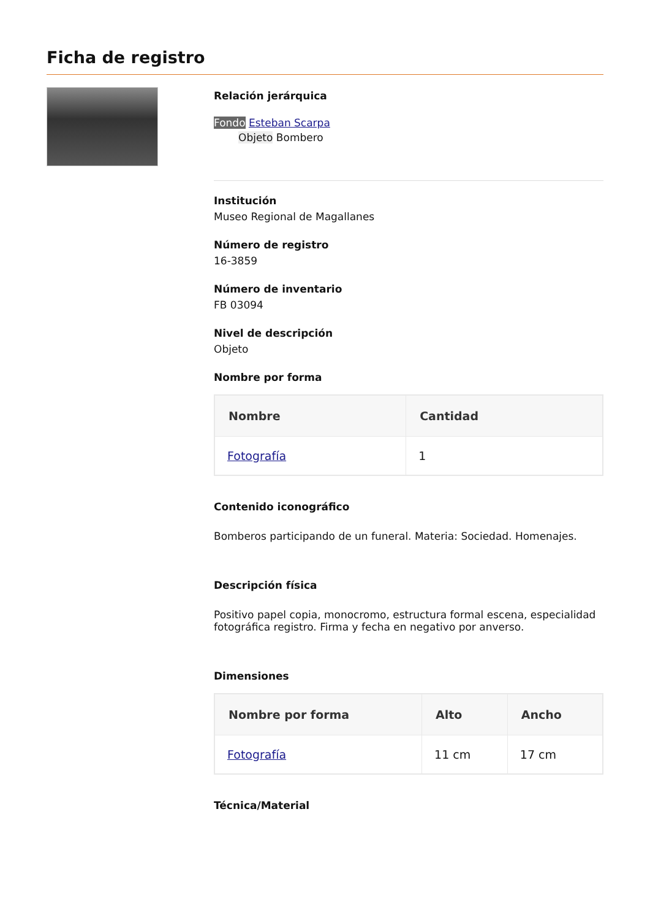Ficha de registro
Relación jerárquica
Fondo Esteban Scarpa
Objeto Bombero
Institución
Museo Regional de Magallanes
Número de registro
16-3859
Número de inventario
FB 03094
Nivel de descripción
Objeto
Nombre por forma
| Nombre | Cantidad |
| --- | --- |
| Fotografía | 1 |
Contenido iconográfico
Bomberos participando de un funeral. Materia: Sociedad. Homenajes.
Descripción física
Positivo papel copia, monocromo, estructura formal escena, especialidad fotográfica registro. Firma y fecha en negativo por anverso.
Dimensiones
| Nombre por forma | Alto | Ancho |
| --- | --- | --- |
| Fotografía | 11 cm | 17 cm |
Técnica/Material